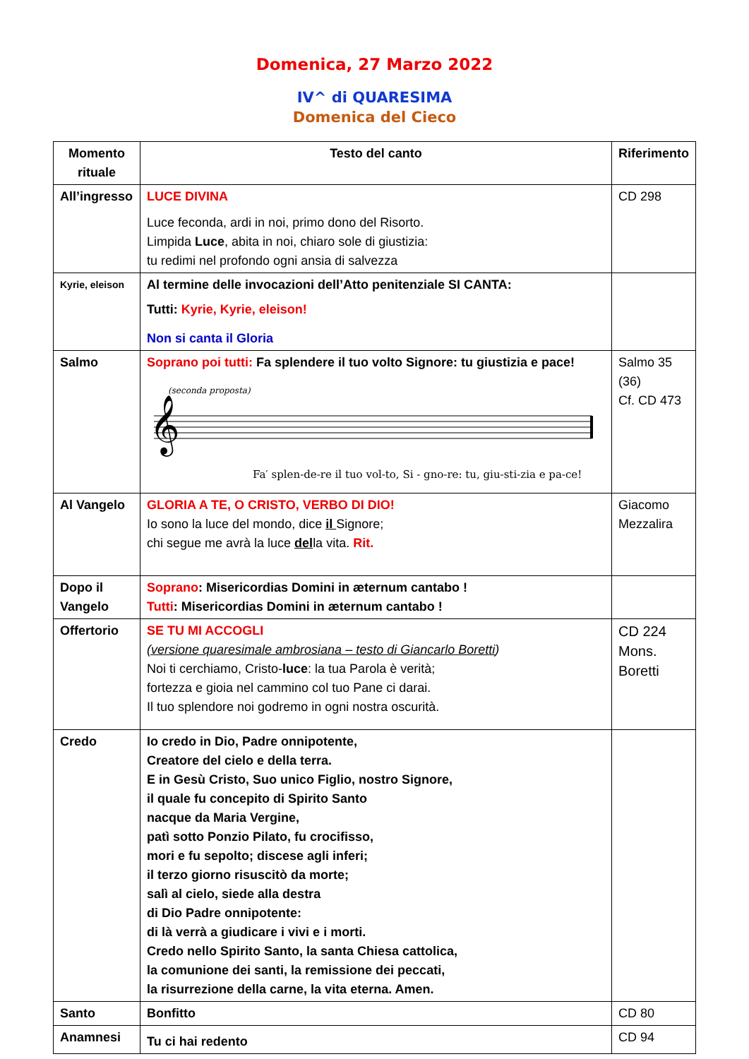Domenica, 27 Marzo 2022
IV^ di QUARESIMA
Domenica del Cieco
| Momento rituale | Testo del canto | Riferimento |
| --- | --- | --- |
| All’ingresso | LUCE DIVINA Luce feconda, ardi in noi, primo dono del Risorto. Limpida Luce , abita in noi, chiaro sole di giustizia: tu redimi nel profondo ogni ansia di salvezza | CD 298 |
| Kyrie, eleison | Al termine delle invocazioni dell’Atto penitenziale SI CANTA: Tutti: Kyrie, Kyrie, eleison! Non si canta il Gloria | |
| Salmo | Soprano poi tutti: Fa splendere il tuo volto Signore: tu giustizia e pace! (seconda proposta) 𝄞 Fa′ splen-de-re il tuo vol-to, Si - gno-re: tu, giu-sti-zia e pa-ce! | Salmo 35 (36) Cf. CD 473 |
| Al Vangelo | GLORIA A TE, O CRISTO, VERBO DI DIO! Io sono la luce del mondo, dice il Signore; chi segue me avrà la luce del la vita. Rit. | Giacomo Mezzalira |
| Dopo il Vangelo | Soprano : Misericordias Domini in æternum cantabo ! Tutti : Misericordias Domini in æternum cantabo ! | |
| Offertorio | SE TU MI ACCOGLI (versione quaresimale ambrosiana – testo di Giancarlo Boretti ) Noi ti cerchiamo, Cristo- luce : la tua Parola è verità; fortezza e gioia nel cammino col tuo Pane ci darai. Il tuo splendore noi godremo in ogni nostra oscurità. | CD 224 Mons. Boretti |
| Credo | Io credo in Dio, Padre onnipotente, Creatore del cielo e della terra. E in Gesù Cristo, Suo unico Figlio, nostro Signore, il quale fu concepito di Spirito Santo nacque da Maria Vergine, patì sotto Ponzio Pilato, fu crocifisso, mori e fu sepolto; discese agli inferi; il terzo giorno risuscitò da morte; salì al cielo, siede alla destra di Dio Padre onnipotente: di là verrà a giudicare i vivi e i morti. Credo nello Spirito Santo, la santa Chiesa cattolica, la comunione dei santi, la remissione dei peccati, la risurrezione della carne, la vita eterna. Amen. | |
| Santo | Bonfitto | CD 80 |
| Anamnesi | Tu ci hai redento | CD 94 |